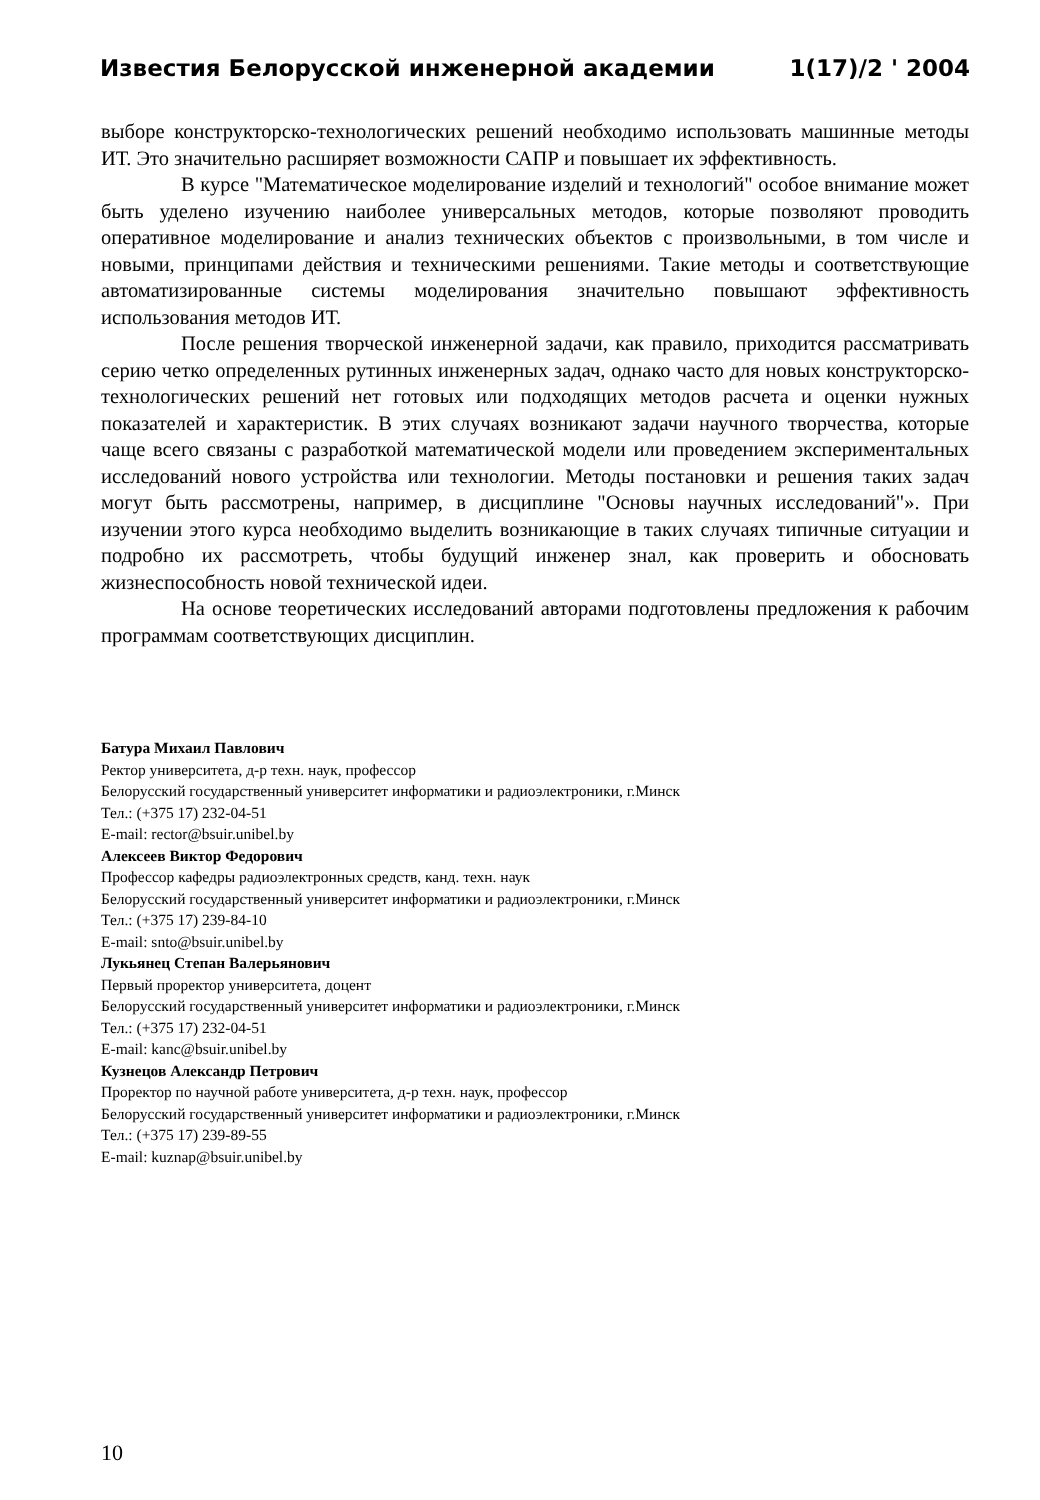Известия Белорусской инженерной академии 1(17)/2 ' 2004
выборе конструкторско-технологических решений необходимо использовать машинные методы ИТ. Это значительно расширяет возможности САПР и повышает их эффективность.
В курсе "Математическое моделирование изделий и технологий" особое внимание может быть уделено изучению наиболее универсальных методов, которые позволяют проводить оперативное моделирование и анализ технических объектов с произвольными, в том числе и новыми, принципами действия и техническими решениями. Такие методы и соответствующие автоматизированные системы моделирования значительно повышают эффективность использования методов ИТ.
После решения творческой инженерной задачи, как правило, приходится рассматривать серию четко определенных рутинных инженерных задач, однако часто для новых конструкторско-технологических решений нет готовых или подходящих методов расчета и оценки нужных показателей и характеристик. В этих случаях возникают задачи научного творчества, которые чаще всего связаны с разработкой математической модели или проведением экспериментальных исследований нового устройства или технологии. Методы постановки и решения таких задач могут быть рассмотрены, например, в дисциплине "Основы научных исследований"». При изучении этого курса необходимо выделить возникающие в таких случаях типичные ситуации и подробно их рассмотреть, чтобы будущий инженер знал, как проверить и обосновать жизнеспособность новой технической идеи.
На основе теоретических исследований авторами подготовлены предложения к рабочим программам соответствующих дисциплин.
Батура Михаил Павлович
Ректор университета, д-р техн. наук, профессор
Белорусский государственный университет информатики и радиоэлектроники, г.Минск
Тел.: (+375 17) 232-04-51
E-mail: rector@bsuir.unibel.by
Алексеев Виктор Федорович
Профессор кафедры радиоэлектронных средств, канд. техн. наук
Белорусский государственный университет информатики и радиоэлектроники, г.Минск
Тел.: (+375 17) 239-84-10
E-mail: snto@bsuir.unibel.by
Лукьянец Степан Валерьянович
Первый проректор университета, доцент
Белорусский государственный университет информатики и радиоэлектроники, г.Минск
Тел.: (+375 17) 232-04-51
E-mail: kanc@bsuir.unibel.by
Кузнецов Александр Петрович
Проректор по научной работе университета, д-р техн. наук, профессор
Белорусский государственный университет информатики и радиоэлектроники, г.Минск
Тел.: (+375 17) 239-89-55
E-mail: kuznap@bsuir.unibel.by
10